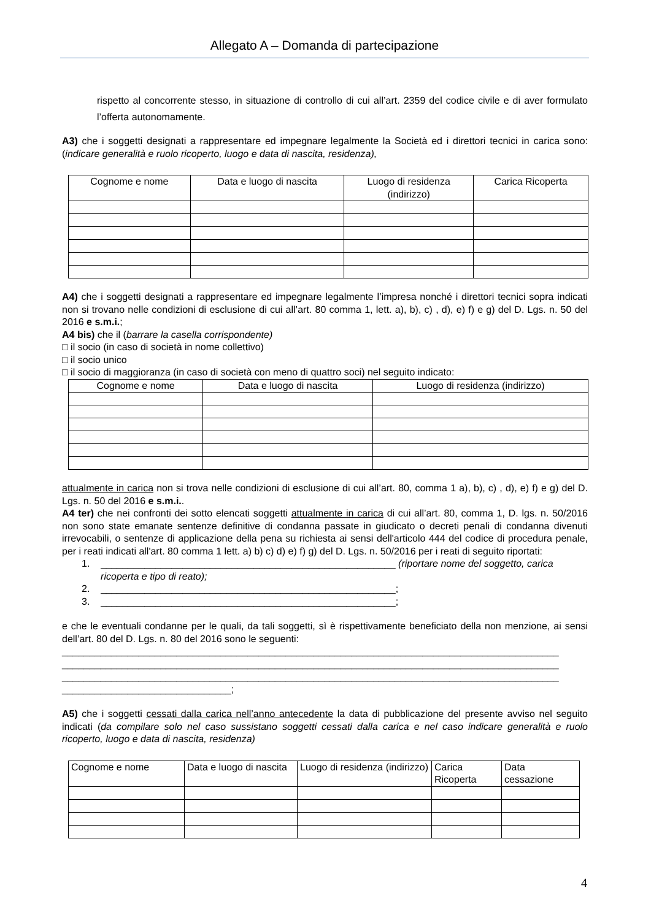Allegato A – Domanda di partecipazione
rispetto al concorrente stesso, in situazione di controllo di cui all’art. 2359 del codice civile e di aver formulato l’offerta autonomamente.
A3) che i soggetti designati a rappresentare ed impegnare legalmente la Società ed i direttori tecnici in carica sono: (indicare generalità e ruolo ricoperto, luogo e data di nascita, residenza),
| Cognome e nome | Data e luogo di nascita | Luogo di residenza (indirizzo) | Carica Ricoperta |
| --- | --- | --- | --- |
A4) che i soggetti designati a rappresentare ed impegnare legalmente l’impresa nonché i direttori tecnici sopra indicati non si trovano nelle condizioni di esclusione di cui all’art. 80 comma 1, lett. a), b), c) , d), e) f) e g) del D. Lgs. n. 50 del 2016 e s.m.i.;
A4 bis) che il (barrare la casella corrispondente)
□ il socio (in caso di società in nome collettivo)
□ il socio unico
□ il socio di maggioranza (in caso di società con meno di quattro soci) nel seguito indicato:
| Cognome e nome | Data e luogo di nascita | Luogo di residenza (indirizzo) |
| --- | --- | --- |
attualmente in carica non si trova nelle condizioni di esclusione di cui all’art. 80, comma 1 a), b), c) , d), e) f) e g) del D. Lgs. n. 50 del 2016 e s.m.i..
A4 ter) che nei confronti dei sotto elencati soggetti attualmente in carica di cui all’art. 80, comma 1, D. lgs. n. 50/2016 non sono state emanate sentenze definitive di condanna passate in giudicato o decreti penali di condanna divenuti irrevocabili, o sentenze di applicazione della pena su richiesta ai sensi dell'articolo 444 del codice di procedura penale, per i reati indicati all'art. 80 comma 1 lett. a) b) c) d) e) f) g) del D. Lgs. n. 50/2016 per i reati di seguito riportati:
1. ______________________________________________________ (riportare nome del soggetto, carica
ricoperta e tipo di reato);
2. ______________________________________________________;
3. ______________________________________________________;
e che le eventuali condanne per le quali, da tali soggetti, sì è rispettivamente beneficiato della non menzione, ai sensi dell’art. 80 del D. Lgs. n. 80 del 2016 sono le seguenti:
___________________________________________________________________________________________
___________________________________________________________________________________________
___________________________________________________________________________________________
_______________________________;
A5) che i soggetti cessati dalla carica nell’anno antecedente la data di pubblicazione del presente avviso nel seguito indicati (da compilare solo nel caso sussistano soggetti cessati dalla carica e nel caso indicare generalità e ruolo ricoperto, luogo e data di nascita, residenza)
| Cognome e nome | Data e luogo di nascita | Luogo di residenza (indirizzo) | Carica Ricoperta | Data cessazione |
| --- | --- | --- | --- | --- |
4